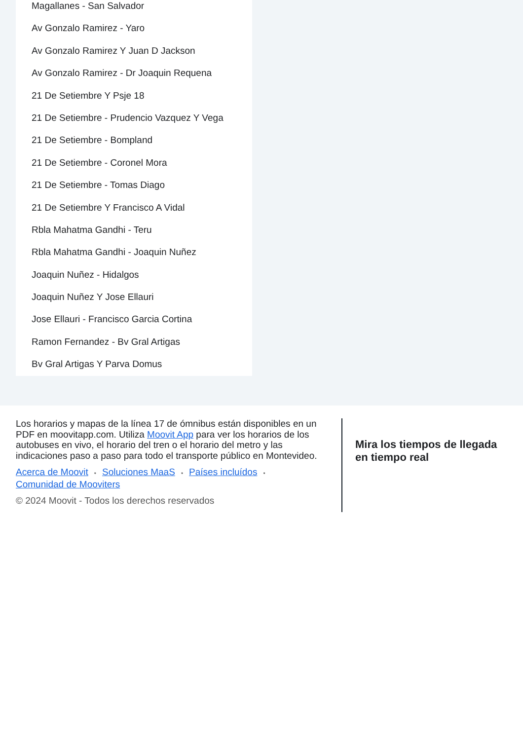Magallanes - San Salvador
Av Gonzalo Ramirez - Yaro
Av Gonzalo Ramirez Y Juan D Jackson
Av Gonzalo Ramirez - Dr Joaquin Requena
21 De Setiembre Y Psje 18
21 De Setiembre - Prudencio Vazquez Y Vega
21 De Setiembre - Bompland
21 De Setiembre - Coronel Mora
21 De Setiembre - Tomas Diago
21 De Setiembre Y Francisco A Vidal
Rbla Mahatma Gandhi - Teru
Rbla Mahatma Gandhi - Joaquin Nuñez
Joaquin Nuñez - Hidalgos
Joaquin Nuñez Y Jose Ellauri
Jose Ellauri - Francisco Garcia Cortina
Ramon Fernandez - Bv Gral Artigas
Bv Gral Artigas Y Parva Domus
Los horarios y mapas de la línea 17 de ómnibus están disponibles en un PDF en moovitapp.com. Utiliza Moovit App para ver los horarios de los autobuses en vivo, el horario del tren o el horario del metro y las indicaciones paso a paso para todo el transporte público en Montevideo.
Acerca de Moovit • Soluciones MaaS • Países incluídos •
Comunidad de Mooviters
© 2024 Moovit - Todos los derechos reservados
Mira los tiempos de llegada en tiempo real